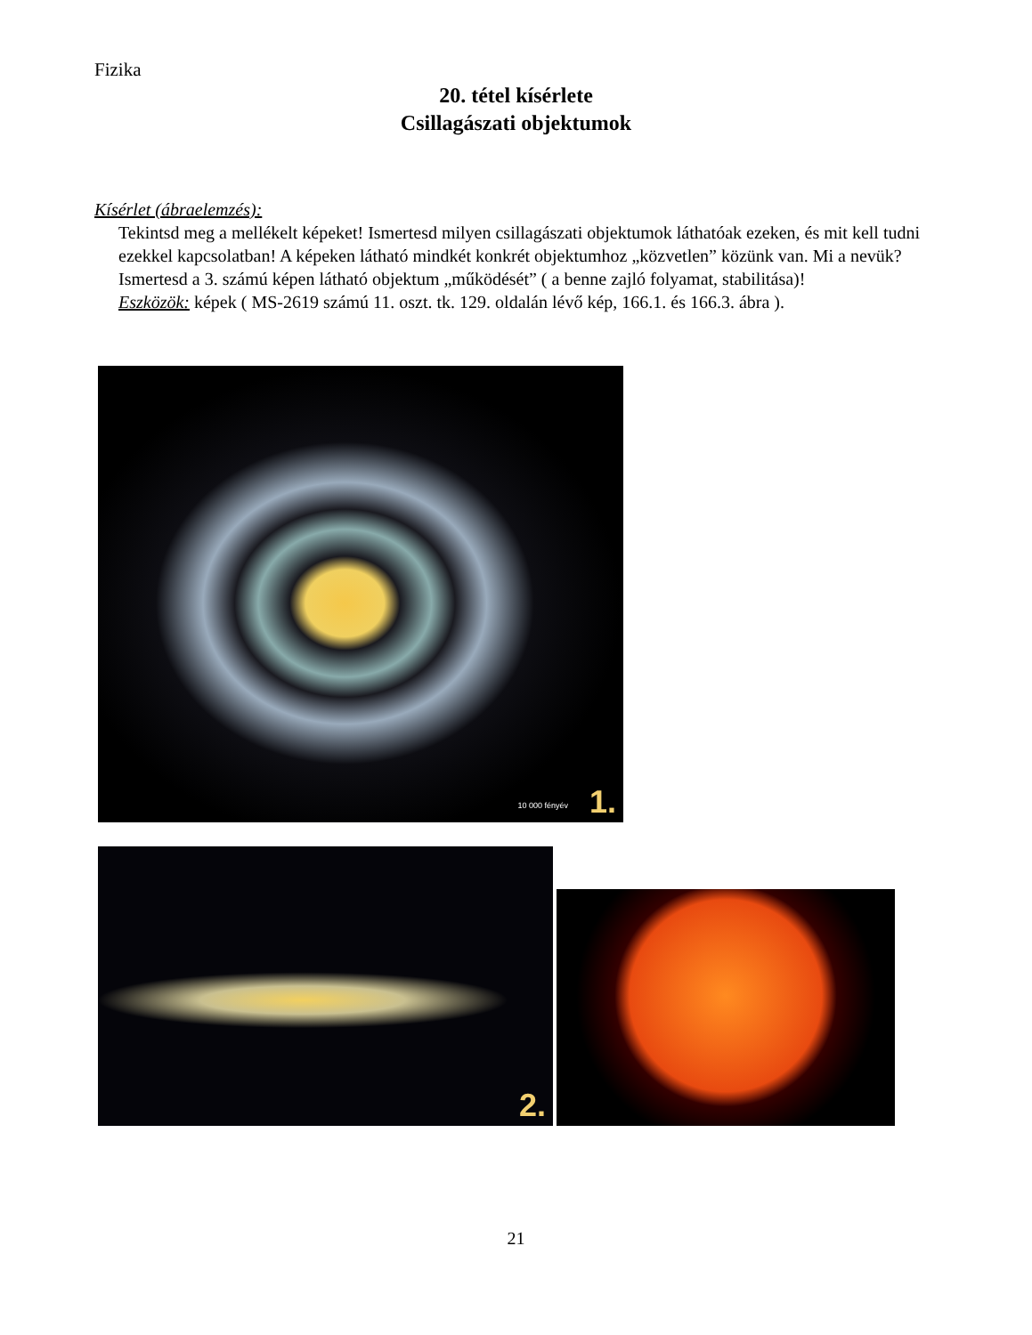Fizika
20. tétel kísérlete
Csillagászati objektumok
Kísérlet (ábraelemzés):
Tekintsd meg a mellékelt képeket! Ismertesd milyen csillagászati objektumok láthatóak ezeken, és mit kell tudni ezekkel kapcsolatban! A képeken látható mindkét konkrét objektumhoz „közvetlen” közünk van. Mi a nevük? Ismertesd a 3. számú képen látható objektum „működését” ( a benne zajló folyamat, stabilitása)!
Eszközök: képek ( MS-2619 számú 11. oszt. tk. 129. oldalán lévő kép, 166.1. és 166.3. ábra ).
10 000 fényév 1.
2.
21